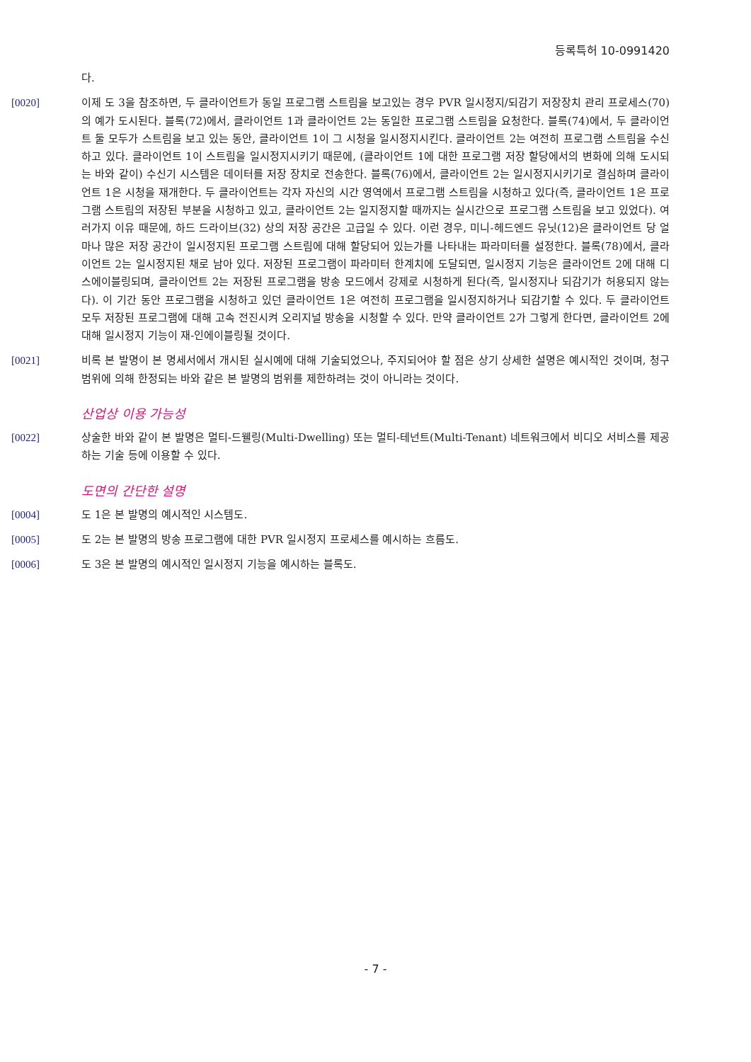등록특허 10-0991420
다.
[0020] 이제 도 3을 참조하면, 두 클라이언트가 동일 프로그램 스트림을 보고있는 경우 PVR 일시정지/되감기 저장장치 관리 프로세스(70)의 예가 도시된다. 블록(72)에서, 클라이언트 1과 클라이언트 2는 동일한 프로그램 스트림을 요청한다. 블록(74)에서, 두 클라이언트 둘 모두가 스트림을 보고 있는 동안, 클라이언트 1이 그 시청을 일시정지시킨다. 클라이언트 2는 여전히 프로그램 스트림을 수신하고 있다. 클라이언트 1이 스트림을 일시정지시키기 때문에, (클라이언트 1에 대한 프로그램 저장 할당에서의 변화에 의해 도시되는 바와 같이) 수신기 시스템은 데이터를 저장 장치로 전송한다. 블록(76)에서, 클라이언트 2는 일시정지시키기로 결심하며 클라이언트 1은 시청을 재개한다. 두 클라이언트는 각자 자신의 시간 영역에서 프로그램 스트림을 시청하고 있다(즉, 클라이언트 1은 프로그램 스트림의 저장된 부분을 시청하고 있고, 클라이언트 2는 일지정지할 때까지는 실시간으로 프로그램 스트림을 보고 있었다). 여러가지 이유 때문에, 하드 드라이브(32) 상의 저장 공간은 고급일 수 있다. 이런 경우, 미니-헤드엔드 유닛(12)은 클라이언트 당 얼마나 많은 저장 공간이 일시정지된 프로그램 스트림에 대해 할당되어 있는가를 나타내는 파라미터를 설정한다. 블록(78)에서, 클라이언트 2는 일시정지된 채로 남아 있다. 저장된 프로그램이 파라미터 한계치에 도달되면, 일시정지 기능은 클라이언트 2에 대해 디스에이블링되며, 클라이언트 2는 저장된 프로그램을 방송 모드에서 강제로 시청하게 된다(즉, 일시정지나 되감기가 허용되지 않는다). 이 기간 동안 프로그램을 시청하고 있던 클라이언트 1은 여전히 프로그램을 일시정지하거나 되감기할 수 있다. 두 클라이언트 모두 저장된 프로그램에 대해 고속 전진시켜 오리지널 방송을 시청할 수 있다. 만약 클라이언트 2가 그렇게 한다면, 클라이언트 2에 대해 일시정지 기능이 재-인에이블링될 것이다.
[0021] 비록 본 발명이 본 명세서에서 개시된 실시예에 대해 기술되었으나, 주지되어야 할 점은 상기 상세한 설명은 예시적인 것이며, 청구범위에 의해 한정되는 바와 같은 본 발명의 범위를 제한하려는 것이 아니라는 것이다.
산업상 이용 가능성
[0022] 상술한 바와 같이 본 발명은 멀티-드웰링(Multi-Dwelling) 또는 멀티-테넌트(Multi-Tenant) 네트워크에서 비디오 서비스를 제공하는 기술 등에 이용할 수 있다.
도면의 간단한 설명
[0004] 도 1은 본 발명의 예시적인 시스템도.
[0005] 도 2는 본 발명의 방송 프로그램에 대한 PVR 일시정지 프로세스를 예시하는 흐름도.
[0006] 도 3은 본 발명의 예시적인 일시정지 기능을 예시하는 블록도.
- 7 -